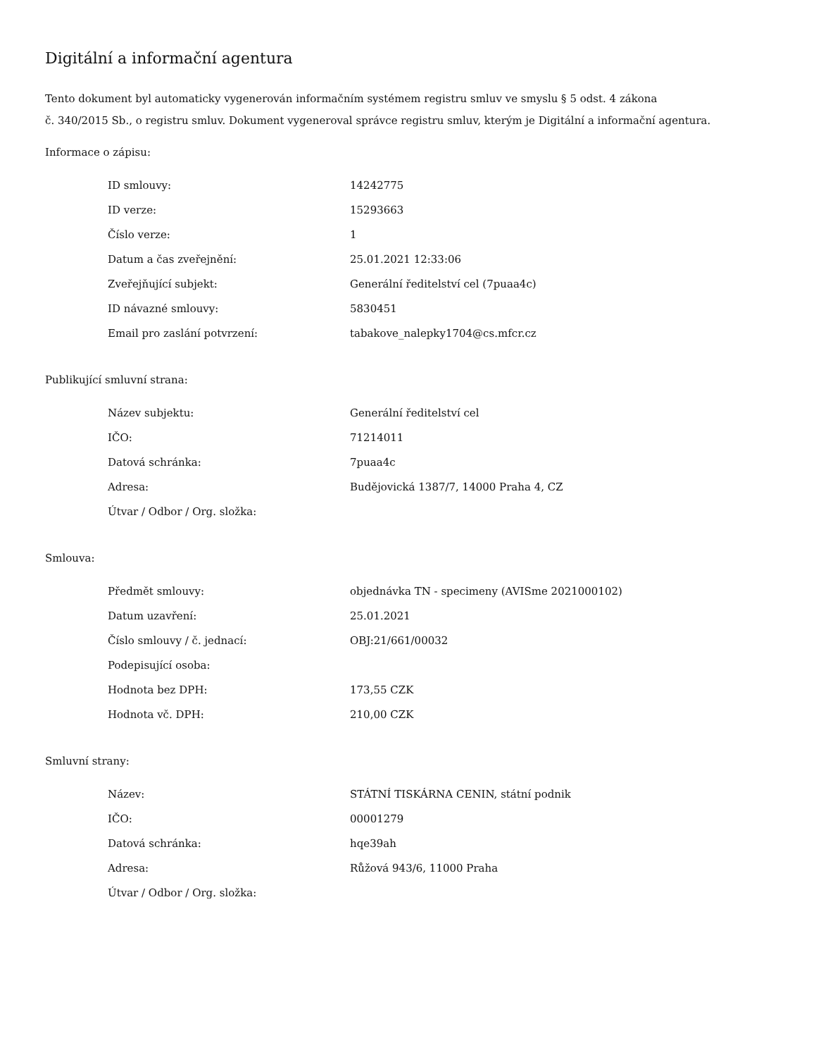Digitální a informační agentura
Tento dokument byl automaticky vygenerován informačním systémem registru smluv ve smyslu § 5 odst. 4 zákona
č. 340/2015 Sb., o registru smluv. Dokument vygeneroval správce registru smluv, kterým je Digitální a informační agentura.
Informace o zápisu:
| ID smlouvy: | 14242775 |
| ID verze: | 15293663 |
| Číslo verze: | 1 |
| Datum a čas zveřejnění: | 25.01.2021 12:33:06 |
| Zveřejňující subjekt: | Generální ředitelství cel (7puaa4c) |
| ID návazné smlouvy: | 5830451 |
| Email pro zaslání potvrzení: | tabakove_nalepky1704@cs.mfcr.cz |
Publikující smluvní strana:
| Název subjektu: | Generální ředitelství cel |
| IČO: | 71214011 |
| Datová schránka: | 7puaa4c |
| Adresa: | Budějovická 1387/7, 14000 Praha 4, CZ |
| Útvar / Odbor / Org. složka: | |
Smlouva:
| Předmět smlouvy: | objednávka TN - specimeny (AVISme 2021000102) |
| Datum uzavření: | 25.01.2021 |
| Číslo smlouvy / č. jednací: | OBJ:21/661/00032 |
| Podepisující osoba: | |
| Hodnota bez DPH: | 173,55 CZK |
| Hodnota vč. DPH: | 210,00 CZK |
Smluvní strany:
| Název: | STÁTNÍ TISKÁRNA CENIN, státní podnik |
| IČO: | 00001279 |
| Datová schránka: | hqe39ah |
| Adresa: | Růžová 943/6, 11000 Praha |
| Útvar / Odbor / Org. složka: | |